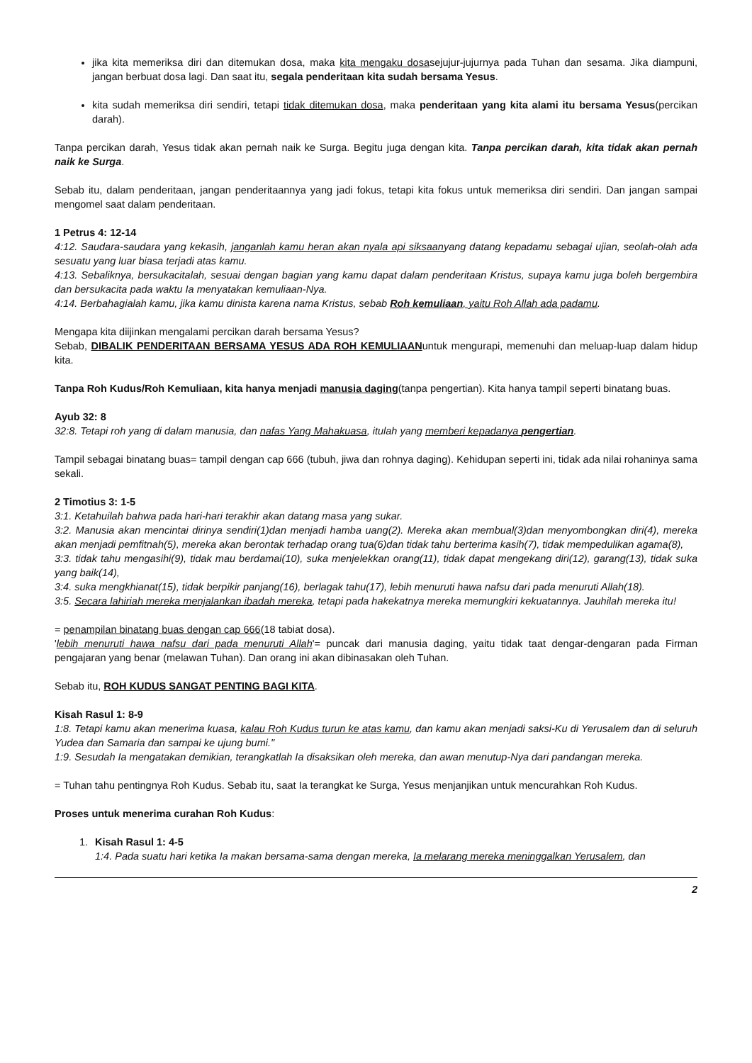jika kita memeriksa diri dan ditemukan dosa, maka kita mengaku dosasejujur-jujurnya pada Tuhan dan sesama. Jika diampuni, jangan berbuat dosa lagi. Dan saat itu, segala penderitaan kita sudah bersama Yesus.
kita sudah memeriksa diri sendiri, tetapi tidak ditemukan dosa, maka penderitaan yang kita alami itu bersama Yesus(percikan darah).
Tanpa percikan darah, Yesus tidak akan pernah naik ke Surga. Begitu juga dengan kita. Tanpa percikan darah, kita tidak akan pernah naik ke Surga.
Sebab itu, dalam penderitaan, jangan penderitaannya yang jadi fokus, tetapi kita fokus untuk memeriksa diri sendiri. Dan jangan sampai mengomel saat dalam penderitaan.
1 Petrus 4: 12-14
4:12. Saudara-saudara yang kekasih, janganlah kamu heran akan nyala api siksaanyang datang kepadamu sebagai ujian, seolah-olah ada sesuatu yang luar biasa terjadi atas kamu.
4:13. Sebaliknya, bersukacitalah, sesuai dengan bagian yang kamu dapat dalam penderitaan Kristus, supaya kamu juga boleh bergembira dan bersukacita pada waktu Ia menyatakan kemuliaan-Nya.
4:14. Berbahagialah kamu, jika kamu dinista karena nama Kristus, sebab Roh kemuliaan, yaitu Roh Allah ada padamu.
Mengapa kita diijinkan mengalami percikan darah bersama Yesus?
Sebab, DIBALIK PENDERITAAN BERSAMA YESUS ADA ROH KEMULIAANuntuk mengurapi, memenuhi dan meluap-luap dalam hidup kita.
Tanpa Roh Kudus/Roh Kemuliaan, kita hanya menjadi manusia daging(tanpa pengertian). Kita hanya tampil seperti binatang buas.
Ayub 32: 8
32:8. Tetapi roh yang di dalam manusia, dan nafas Yang Mahakuasa, itulah yang memberi kepadanya pengertian.
Tampil sebagai binatang buas= tampil dengan cap 666 (tubuh, jiwa dan rohnya daging). Kehidupan seperti ini, tidak ada nilai rohaninya sama sekali.
2 Timotius 3: 1-5
3:1. Ketahuilah bahwa pada hari-hari terakhir akan datang masa yang sukar.
3:2. Manusia akan mencintai dirinya sendiri(1)dan menjadi hamba uang(2). Mereka akan membual(3)dan menyombongkan diri(4), mereka akan menjadi pemfitnah(5), mereka akan berontak terhadap orang tua(6)dan tidak tahu berterima kasih(7), tidak mempedulikan agama(8),
3:3. tidak tahu mengasihi(9), tidak mau berdamai(10), suka menjelekkan orang(11), tidak dapat mengekang diri(12), garang(13), tidak suka yang baik(14),
3:4. suka mengkhianat(15), tidak berpikir panjang(16), berlagak tahu(17), lebih menuruti hawa nafsu dari pada menuruti Allah(18).
3:5. Secara lahiriah mereka menjalankan ibadah mereka, tetapi pada hakekatnya mereka memungkiri kekuatannya. Jauhilah mereka itu!
= penampilan binatang buas dengan cap 666(18 tabiat dosa).
'lebih menuruti hawa nafsu dari pada menuruti Allah'= puncak dari manusia daging, yaitu tidak taat dengar-dengaran pada Firman pengajaran yang benar (melawan Tuhan). Dan orang ini akan dibinasakan oleh Tuhan.
Sebab itu, ROH KUDUS SANGAT PENTING BAGI KITA.
Kisah Rasul 1: 8-9
1:8. Tetapi kamu akan menerima kuasa, kalau Roh Kudus turun ke atas kamu, dan kamu akan menjadi saksi-Ku di Yerusalem dan di seluruh Yudea dan Samaria dan sampai ke ujung bumi."
1:9. Sesudah Ia mengatakan demikian, terangkatlah Ia disaksikan oleh mereka, dan awan menutup-Nya dari pandangan mereka.
= Tuhan tahu pentingnya Roh Kudus. Sebab itu, saat Ia terangkat ke Surga, Yesus menjanjikan untuk mencurahkan Roh Kudus.
Proses untuk menerima curahan Roh Kudus:
1. Kisah Rasul 1: 4-5
1:4. Pada suatu hari ketika Ia makan bersama-sama dengan mereka, Ia melarang mereka meninggalkan Yerusalem, dan
2